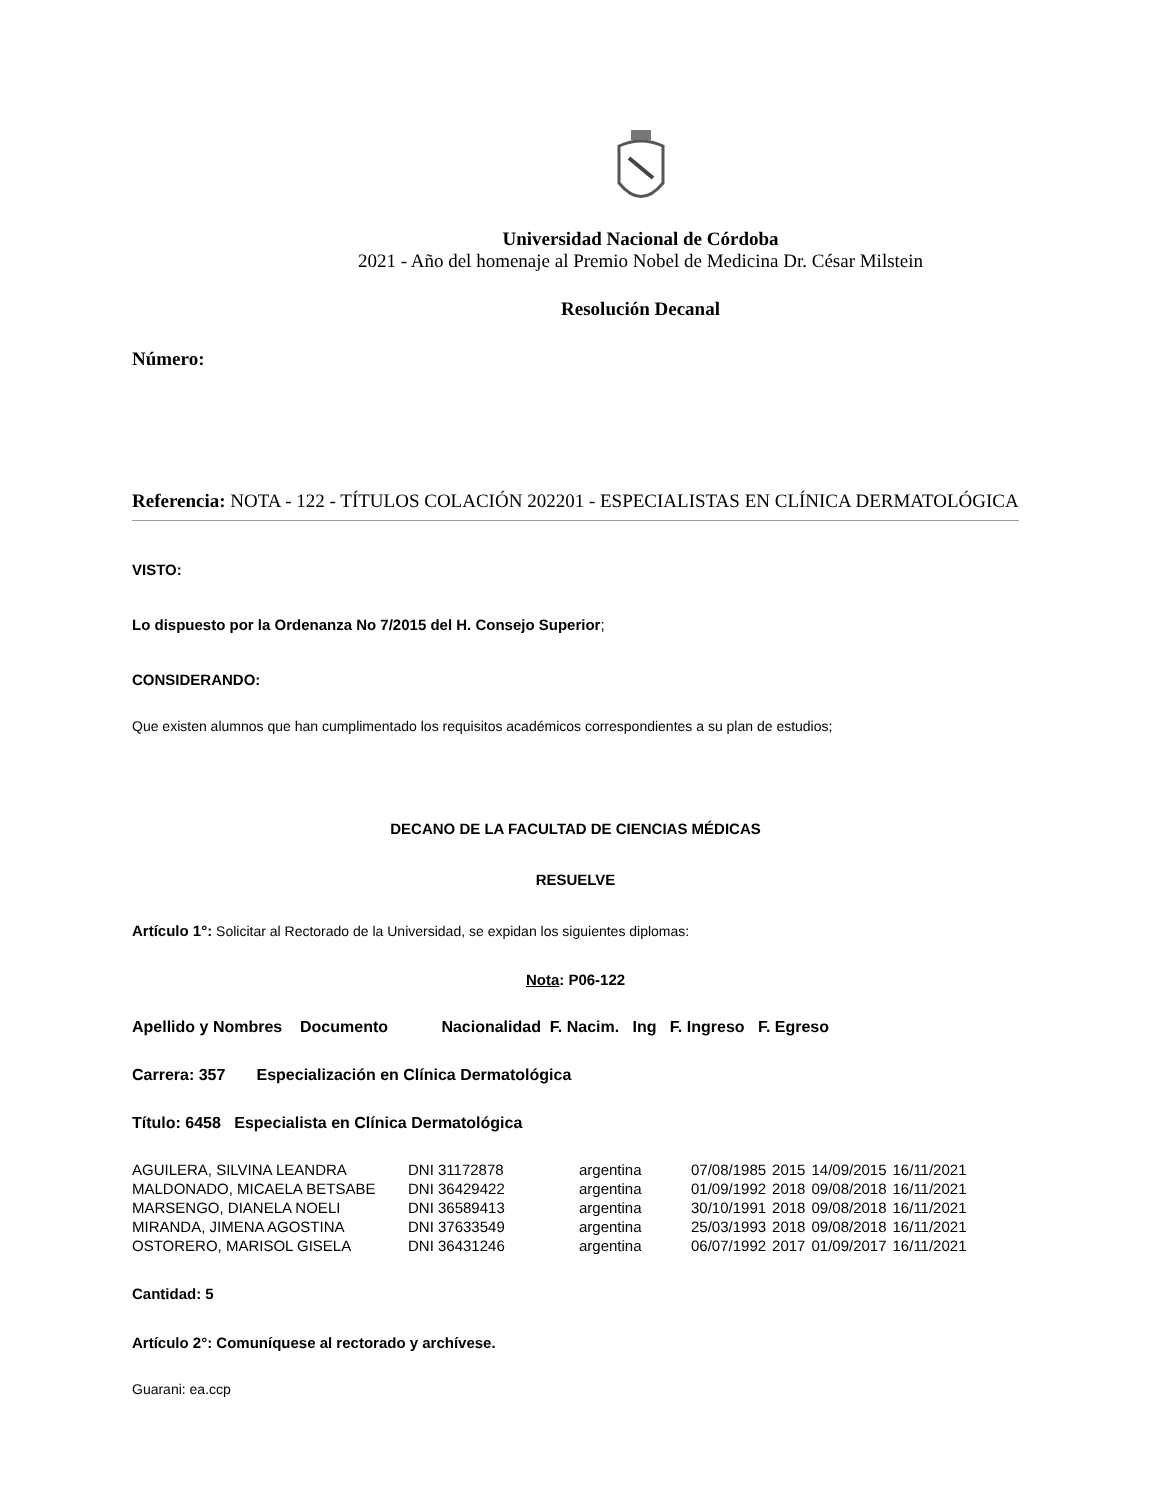Universidad Nacional de Córdoba
2021 - Año del homenaje al Premio Nobel de Medicina Dr. César Milstein
Resolución Decanal
Número:
Referencia: NOTA - 122 - TÍTULOS COLACIÓN 202201 - ESPECIALISTAS EN CLÍNICA DERMATOLÓGICA
VISTO:
Lo dispuesto por la Ordenanza No 7/2015 del H. Consejo Superior;
CONSIDERANDO:
Que existen alumnos que han cumplimentado los requisitos académicos correspondientes a su plan de estudios;
DECANO DE LA FACULTAD DE CIENCIAS MÉDICAS
RESUELVE
Artículo 1°: Solicitar al Rectorado de la Universidad, se expidan los siguientes diplomas:
Nota: P06-122
Apellido y Nombres Documento Nacionalidad F. Nacim. Ing F. Ingreso F. Egreso
Carrera: 357 Especialización en Clínica Dermatológica
Título: 6458 Especialista en Clínica Dermatológica
| AGUILERA, SILVINA LEANDRA | DNI 31172878 | argentina | 07/08/1985 | 2015 | 14/09/2015 | 16/11/2021 |
| MALDONADO, MICAELA BETSABE | DNI 36429422 | argentina | 01/09/1992 | 2018 | 09/08/2018 | 16/11/2021 |
| MARSENGO, DIANELA NOELI | DNI 36589413 | argentina | 30/10/1991 | 2018 | 09/08/2018 | 16/11/2021 |
| MIRANDA, JIMENA AGOSTINA | DNI 37633549 | argentina | 25/03/1993 | 2018 | 09/08/2018 | 16/11/2021 |
| OSTORERO, MARISOL GISELA | DNI 36431246 | argentina | 06/07/1992 | 2017 | 01/09/2017 | 16/11/2021 |
Cantidad: 5
Artículo 2°: Comuníquese al rectorado y archívese.
Guarani: ea.ccp